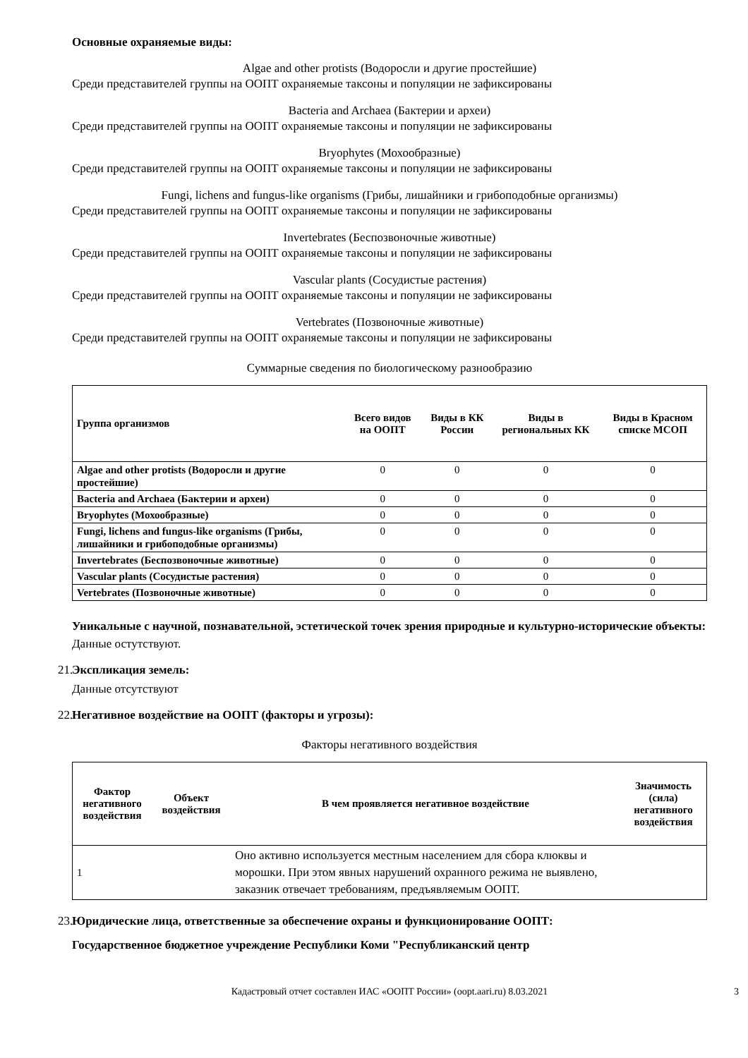Основные охраняемые виды:
Algae and other protists (Водоросли и другие простейшие)
Среди представителей группы на ООПТ охраняемые таксоны и популяции не зафиксированы
Bacteria and Archaea (Бактерии и археи)
Среди представителей группы на ООПТ охраняемые таксоны и популяции не зафиксированы
Bryophytes (Мохообразные)
Среди представителей группы на ООПТ охраняемые таксоны и популяции не зафиксированы
Fungi, lichens and fungus-like organisms (Грибы, лишайники и грибоподобные организмы)
Среди представителей группы на ООПТ охраняемые таксоны и популяции не зафиксированы
Invertebrates (Беспозвоночные животные)
Среди представителей группы на ООПТ охраняемые таксоны и популяции не зафиксированы
Vascular plants (Сосудистые растения)
Среди представителей группы на ООПТ охраняемые таксоны и популяции не зафиксированы
Vertebrates (Позвоночные животные)
Среди представителей группы на ООПТ охраняемые таксоны и популяции не зафиксированы
Суммарные сведения по биологическому разнообразию
| Группа организмов | Всего видов на ООПТ | Виды в КК России | Виды в региональных КК | Виды в Красном списке МСОП |
| --- | --- | --- | --- | --- |
| Algae and other protists (Водоросли и другие простейшие) | 0 | 0 | 0 | 0 |
| Bacteria and Archaea (Бактерии и археи) | 0 | 0 | 0 | 0 |
| Bryophytes (Мохообразные) | 0 | 0 | 0 | 0 |
| Fungi, lichens and fungus-like organisms (Грибы, лишайники и грибоподобные организмы) | 0 | 0 | 0 | 0 |
| Invertebrates (Беспозвоночные животные) | 0 | 0 | 0 | 0 |
| Vascular plants (Сосудистые растения) | 0 | 0 | 0 | 0 |
| Vertebrates (Позвоночные животные) | 0 | 0 | 0 | 0 |
Уникальные с научной, познавательной, эстетической точек зрения природные и культурно-исторические объекты:
Данные остутствуют.
21. Экспликация земель:
Данные отсутствуют
22. Негативное воздействие на ООПТ (факторы и угрозы):
Факторы негативного воздействия
| Фактор негативного воздействия | Объект воздействия | В чем проявляется негативное воздействие | Значимость (сила) негативного воздействия |
| --- | --- | --- | --- |
| 1 | | Оно активно используется местным населением для сбора клюквы и морошки. При этом явных нарушений охранного режима не выявлено, заказник отвечает требованиям, предъявляемым ООПТ. | |
23. Юридические лица, ответственные за обеспечение охраны и функционирование ООПТ:
Государственное бюджетное учреждение Республики Коми "Республиканский центр
Кадастровый отчет составлен ИАС «ООПТ России» (oopt.aari.ru) 8.03.2021 3